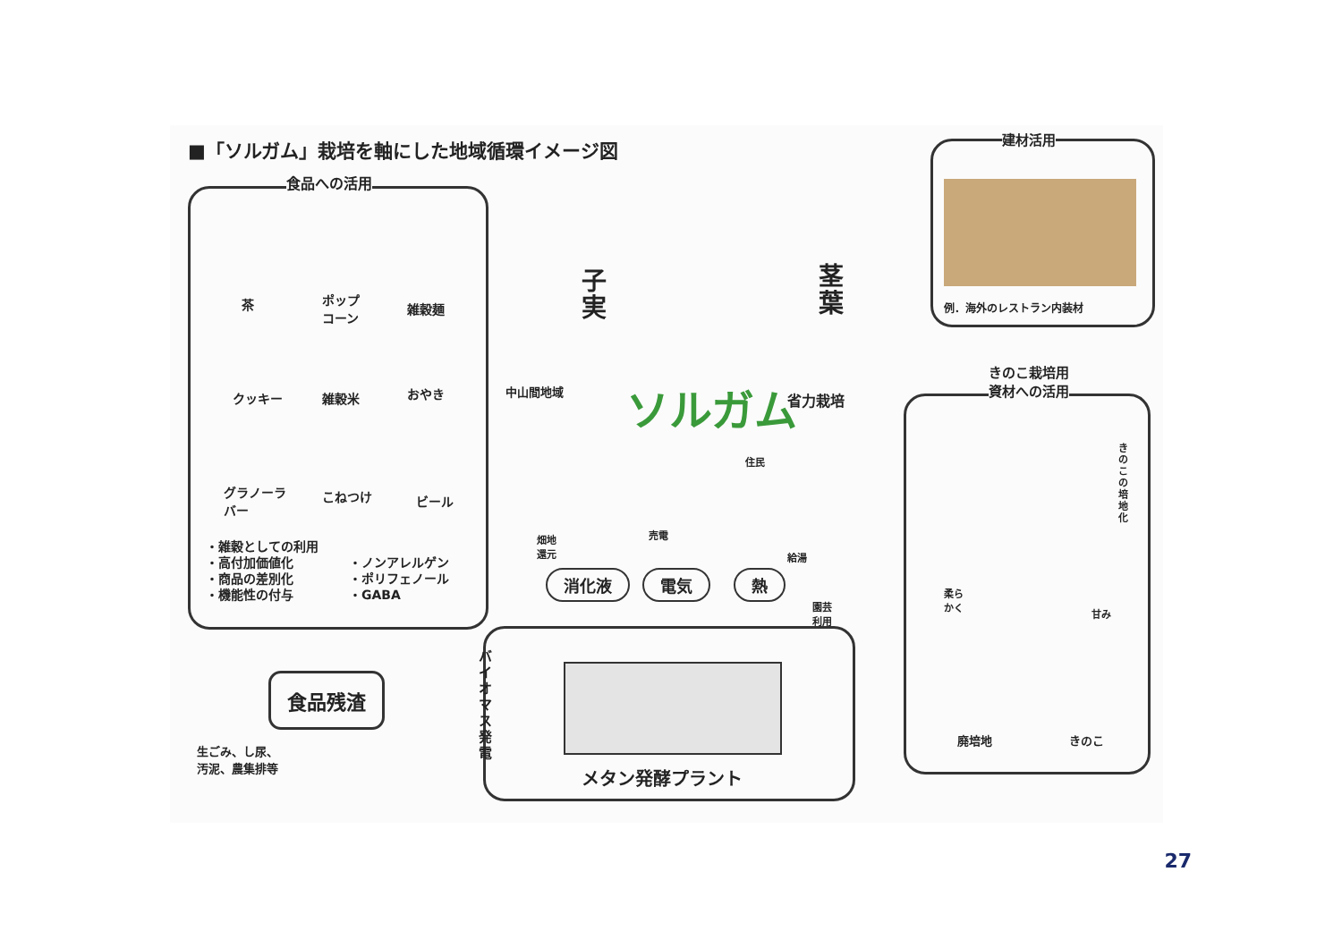■「ソルガム」栽培を軸にした地域循環イメージ図
食品への活用
茶
ポップ
コーン
雑穀麺
クッキー 雑穀米 おやき
グラノーラ
バー
こねつけ ビール
・雑穀としての利用
・高付加価値化
・商品の差別化
・機能性の付与
・ノンアレルゲン
・ポリフェノール
・GABA
子
実
茎
葉
ソルガム 省力栽培
中山間地域
住民
畑地
還元
売電
給湯
園芸
利用
消化液 電気 熱
バイオマス発電
メタン発酵プラント
食品残渣
生ごみ、し尿、
汚泥、農集排等
建材活用
例．海外のレストラン内装材
きのこ栽培用
資材への活用
きのこの培地化
柔ら
かく
甘み
廃培地 きのこ
27